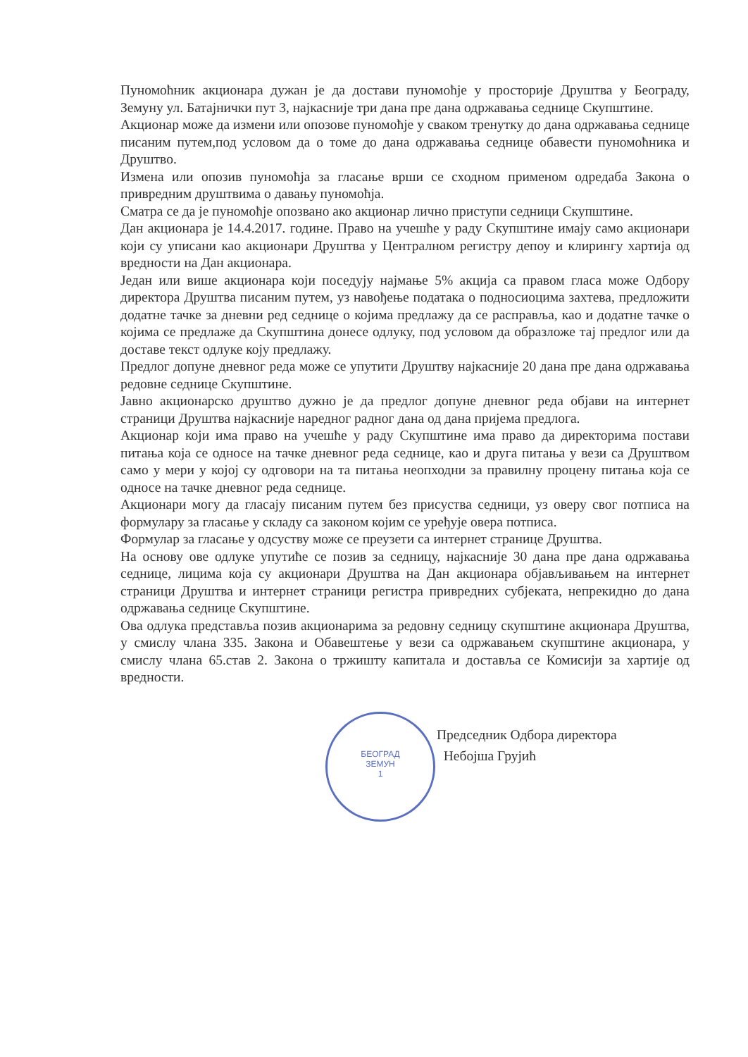Пуномоћник акционара дужан је да достави пуномоћје у просторије Друштва у Београду, Земуну ул. Батајнички пут 3, најкасније три дана пре дана одржавања седнице Скупштине.
Акционар може да измени или опозове пуномоћје у сваком тренутку до дана одржавања седнице писаним путем,под условом да о томе до дана одржавања седнице обавести пуномоћника и Друштво.
Измена или опозив пуномоћја за гласање врши се сходном применом одредаба Закона о привредним друштвима о давању пуномоћја.
Сматра се да је пуномоћје опозвано ако акционар лично приступи седници Скупштине.
Дан акционара је 14.4.2017. године. Право на учешће у раду Скупштине имају само акционари који су уписани као акционари Друштва у Централном регистру депоу и клирингу хартија од вредности на Дан акционара.
Један или више акционара који поседују најмање 5% акција са правом гласа може Одбору директора Друштва писаним путем, уз навођење података о подносиоцима захтева, предложити додатне тачке за дневни ред седнице о којима предлажу да се расправља, као и додатне тачке о којима се предлаже да Скупштина донесе одлуку, под условом да образложе тај предлог или да доставе текст одлуке коју предлажу.
Предлог допуне дневног реда може се упутити Друштву најкасније 20 дана пре дана одржавања редовне седнице Скупштине.
Јавно акционарско друштво дужно је да предлог допуне дневног реда објави на интернет страници Друштва најкасније наредног радног дана од дана пријема предлога.
Акционар који има право на учешће у раду Скупштине има право да директорима постави питања која се односе на тачке дневног реда седнице, као и друга питања у вези са Друштвом само у мери у којој су одговори на та питања неопходни за правилну процену питања која се односе на тачке дневног реда седнице.
Акционари могу да гласају писаним путем без присуства седници, уз оверу свог потписа на формулару за гласање у складу са законом којим се уређује овера потписа.
Формулар за гласање у одсуству може се преузети са интернет странице Друштва.
На основу ове одлуке упутиће се позив за седницу, најкасније 30 дана пре дана одржавања седнице, лицима која су акционари Друштва на Дан акционара објављивањем на интернет страници Друштва и интернет страници регистра привредних субјеката, непрекидно до дана одржавања седнице Скупштине.
Ова одлука представља позив акционарима за редовну седницу скупштине акционара Друштва, у смислу члана 335. Закона и Обавештење у вези са одржавањем скупштине акционара, у смислу члана 65.став 2. Закона о тржишту капитала и доставља се Комисији за хартије од вредности.
БЕОГРАД
ЗЕМУН
1
Председник Одбора директора
Небојша Грујић